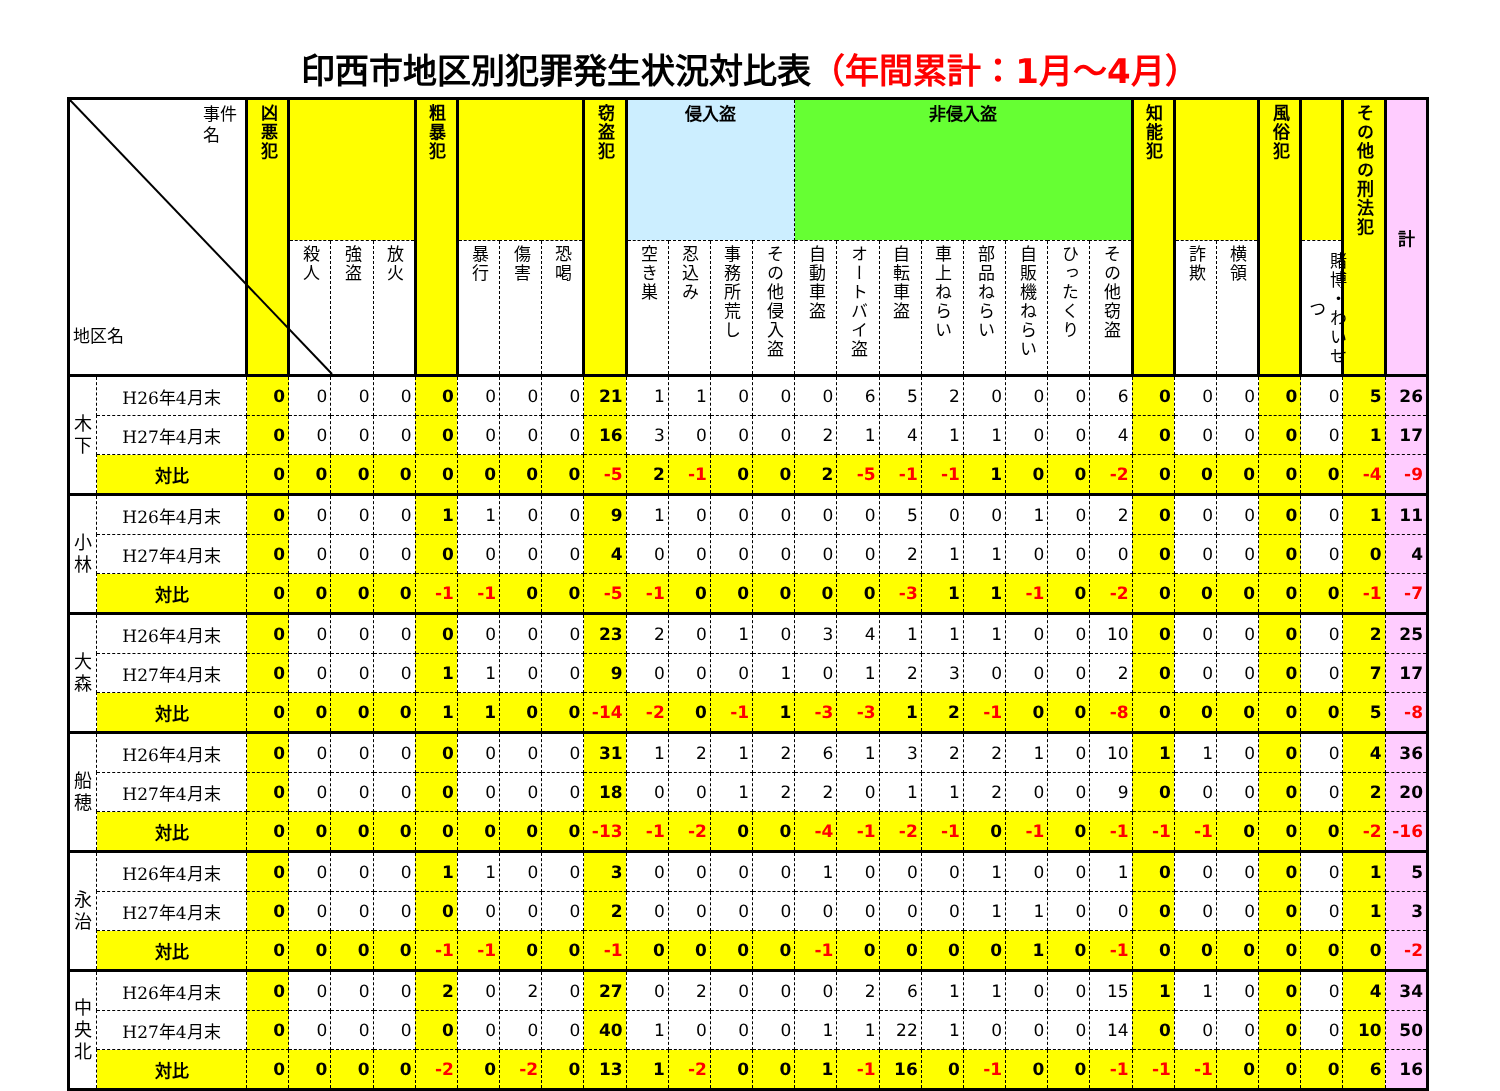印西市地区別犯罪発生状況対比表（年間累計：1月～4月）
| 事件名 地区名 | | 凶悪犯 | | | | 粗暴犯 | | | | 窃盗犯 | 侵入盗 | | | | 非侵入盗 | | | | | | | | 知能犯 | | | 風俗犯 | | その他の刑法犯 | 計 |
| --- | --- | --- | --- | --- | --- | --- | --- | --- | --- | --- | --- | --- | --- | --- | --- | --- | --- | --- | --- | --- | --- | --- | --- | --- | --- | --- | --- | --- | --- |
| | | | 殺人 | 強盗 | 放火 | | 暴行 | 傷害 | 恐喝 | | 空き巣 | 忍込み | 事務所荒し | その他侵入盗 | 自動車盗 | オートバイ盗 | 自転車盗 | 車上ねらい | 部品ねらい | 自販機ねらい | ひったくり | その他窃盗 | | 詐欺 | 横領 | | 賭博・わいせつ | | |
| 木下 | H26年4月末 | 0 | 0 | 0 | 0 | 0 | 0 | 0 | 0 | 21 | 1 | 1 | 0 | 0 | 0 | 6 | 5 | 2 | 0 | 0 | 0 | 6 | 0 | 0 | 0 | 0 | 0 | 5 | 26 |
| | H27年4月末 | 0 | 0 | 0 | 0 | 0 | 0 | 0 | 0 | 16 | 3 | 0 | 0 | 0 | 2 | 1 | 4 | 1 | 1 | 0 | 0 | 4 | 0 | 0 | 0 | 0 | 0 | 1 | 17 |
| | 対比 | 0 | 0 | 0 | 0 | 0 | 0 | 0 | 0 | -5 | 2 | -1 | 0 | 0 | 2 | -5 | -1 | -1 | 1 | 0 | 0 | -2 | 0 | 0 | 0 | 0 | 0 | -4 | -9 |
| 小林 | H26年4月末 | 0 | 0 | 0 | 0 | 1 | 1 | 0 | 0 | 9 | 1 | 0 | 0 | 0 | 0 | 0 | 5 | 0 | 0 | 1 | 0 | 2 | 0 | 0 | 0 | 0 | 0 | 1 | 11 |
| | H27年4月末 | 0 | 0 | 0 | 0 | 0 | 0 | 0 | 0 | 4 | 0 | 0 | 0 | 0 | 0 | 0 | 2 | 1 | 1 | 0 | 0 | 0 | 0 | 0 | 0 | 0 | 0 | 0 | 4 |
| | 対比 | 0 | 0 | 0 | 0 | -1 | -1 | 0 | 0 | -5 | -1 | 0 | 0 | 0 | 0 | 0 | -3 | 1 | 1 | -1 | 0 | -2 | 0 | 0 | 0 | 0 | 0 | -1 | -7 |
| 大森 | H26年4月末 | 0 | 0 | 0 | 0 | 0 | 0 | 0 | 0 | 23 | 2 | 0 | 1 | 0 | 3 | 4 | 1 | 1 | 1 | 0 | 0 | 10 | 0 | 0 | 0 | 0 | 0 | 2 | 25 |
| | H27年4月末 | 0 | 0 | 0 | 0 | 1 | 1 | 0 | 0 | 9 | 0 | 0 | 0 | 1 | 0 | 1 | 2 | 3 | 0 | 0 | 0 | 2 | 0 | 0 | 0 | 0 | 0 | 7 | 17 |
| | 対比 | 0 | 0 | 0 | 0 | 1 | 1 | 0 | 0 | -14 | -2 | 0 | -1 | 1 | -3 | -3 | 1 | 2 | -1 | 0 | 0 | -8 | 0 | 0 | 0 | 0 | 0 | 5 | -8 |
| 船穂 | H26年4月末 | 0 | 0 | 0 | 0 | 0 | 0 | 0 | 0 | 31 | 1 | 2 | 1 | 2 | 6 | 1 | 3 | 2 | 2 | 1 | 0 | 10 | 1 | 1 | 0 | 0 | 0 | 4 | 36 |
| | H27年4月末 | 0 | 0 | 0 | 0 | 0 | 0 | 0 | 0 | 18 | 0 | 0 | 1 | 2 | 2 | 0 | 1 | 1 | 2 | 0 | 0 | 9 | 0 | 0 | 0 | 0 | 0 | 2 | 20 |
| | 対比 | 0 | 0 | 0 | 0 | 0 | 0 | 0 | 0 | -13 | -1 | -2 | 0 | 0 | -4 | -1 | -2 | -1 | 0 | -1 | 0 | -1 | -1 | -1 | 0 | 0 | 0 | -2 | -16 |
| 永治 | H26年4月末 | 0 | 0 | 0 | 0 | 1 | 1 | 0 | 0 | 3 | 0 | 0 | 0 | 0 | 1 | 0 | 0 | 0 | 1 | 0 | 0 | 1 | 0 | 0 | 0 | 0 | 0 | 1 | 5 |
| | H27年4月末 | 0 | 0 | 0 | 0 | 0 | 0 | 0 | 0 | 2 | 0 | 0 | 0 | 0 | 0 | 0 | 0 | 0 | 1 | 1 | 0 | 0 | 0 | 0 | 0 | 0 | 0 | 1 | 3 |
| | 対比 | 0 | 0 | 0 | 0 | -1 | -1 | 0 | 0 | -1 | 0 | 0 | 0 | 0 | -1 | 0 | 0 | 0 | 0 | 1 | 0 | -1 | 0 | 0 | 0 | 0 | 0 | 0 | -2 |
| 中央北 | H26年4月末 | 0 | 0 | 0 | 0 | 2 | 0 | 2 | 0 | 27 | 0 | 2 | 0 | 0 | 0 | 2 | 6 | 1 | 1 | 0 | 0 | 15 | 1 | 1 | 0 | 0 | 0 | 4 | 34 |
| | H27年4月末 | 0 | 0 | 0 | 0 | 0 | 0 | 0 | 0 | 40 | 1 | 0 | 0 | 0 | 1 | 1 | 22 | 1 | 0 | 0 | 0 | 14 | 0 | 0 | 0 | 0 | 0 | 10 | 50 |
| | 対比 | 0 | 0 | 0 | 0 | -2 | 0 | -2 | 0 | 13 | 1 | -2 | 0 | 0 | 1 | -1 | 16 | 0 | -1 | 0 | 0 | -1 | -1 | -1 | 0 | 0 | 0 | 6 | 16 |